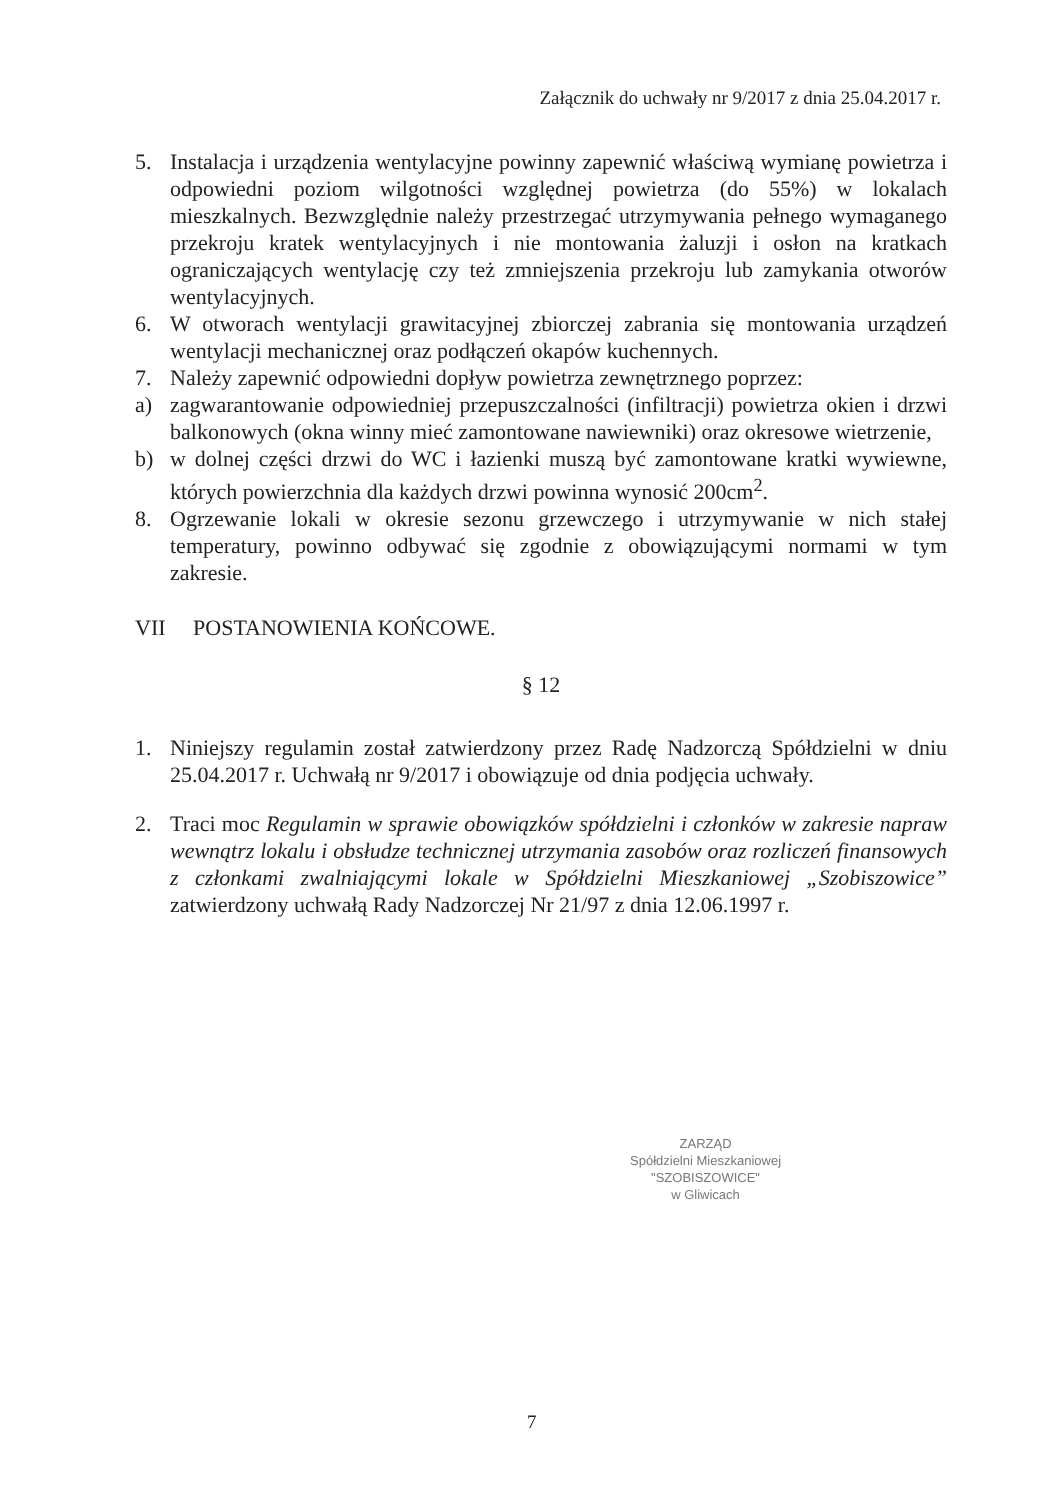Załącznik do uchwały nr 9/2017 z dnia 25.04.2017 r.
5. Instalacja i urządzenia wentylacyjne powinny zapewnić właściwą wymianę powietrza i odpowiedni poziom wilgotności względnej powietrza (do 55%) w lokalach mieszkalnych. Bezwzględnie należy przestrzegać utrzymywania pełnego wymaganego przekroju kratek wentylacyjnych i nie montowania żaluzji i osłon na kratkach ograniczających wentylację czy też zmniejszenia przekroju lub zamykania otworów wentylacyjnych.
6. W otworach wentylacji grawitacyjnej zbiorczej zabrania się montowania urządzeń wentylacji mechanicznej oraz podłączeń okapów kuchennych.
7. Należy zapewnić odpowiedni dopływ powietrza zewnętrznego poprzez:
a) zagwarantowanie odpowiedniej przepuszczalności (infiltracji) powietrza okien i drzwi balkonowych (okna winny mieć zamontowane nawiewniki) oraz okresowe wietrzenie,
b) w dolnej części drzwi do WC i łazienki muszą być zamontowane kratki wywiewne, których powierzchnia dla każdych drzwi powinna wynosić 200cm<sup>2</sup>.
8. Ogrzewanie lokali w okresie sezonu grzewczego i utrzymywanie w nich stałej temperatury, powinno odbywać się zgodnie z obowiązującymi normami w tym zakresie.
VII POSTANOWIENIA KOŃCOWE.
§ 12
1. Niniejszy regulamin został zatwierdzony przez Radę Nadzorczą Spółdzielni w dniu 25.04.2017 r. Uchwałą nr 9/2017 i obowiązuje od dnia podjęcia uchwały.
2. Traci moc Regulamin w sprawie obowiązków spółdzielni i członków w zakresie napraw wewnątrz lokalu i obsłudze technicznej utrzymania zasobów oraz rozliczeń finansowych z członkami zwalniającymi lokale w Spółdzielni Mieszkaniowej „Szobiszowice” zatwierdzony uchwałą Rady Nadzorczej Nr 21/97 z dnia 12.06.1997 r.
ZARZĄD
Spółdzielni Mieszkaniowej
"SZOBISZOWICE"
w Gliwicach
7